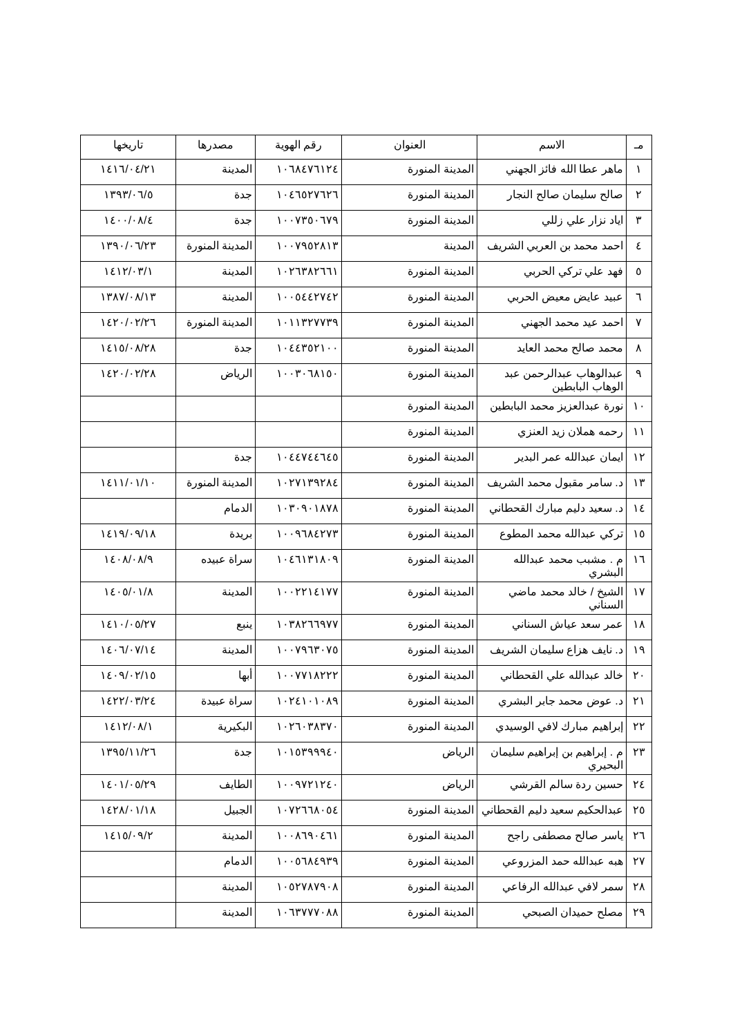| مـ | الاسم | العنوان | رقم الهوية | مصدرها | تاريخها |
| --- | --- | --- | --- | --- | --- |
| ١ | ماهر عطا الله فائز الجهني | المدينة المنورة | ١٠٦٨٤٧٦١٢٤ | المدينة | ١٤١٦/٠٤/٢١ |
| ٢ | صالح سليمان صالح النجار | المدينة المنورة | ١٠٤٦٥٢٧٦٢٦ | جدة | ١٣٩٣/٠٦/٥ |
| ٣ | اياد نزار علي زللي | المدينة المنورة | ١٠٠٧٣٥٠٦٧٩ | جدة | ١٤٠٠/٠٨/٤ |
| ٤ | احمد محمد بن العربي الشريف | المدينة | ١٠٠٧٩٥٢٨١٣ | المدينة المنورة | ١٣٩٠/٠٦/٢٣ |
| ٥ | فهد علي تركي الحربي | المدينة المنورة | ١٠٢٦٣٨٢٦٦١ | المدينة | ١٤١٢/٠٣/١ |
| ٦ | عبيد عايض معيض الحربي | المدينة المنورة | ١٠٠٥٤٤٢٧٤٢ | المدينة | ١٣٨٧/٠٨/١٣ |
| ٧ | احمد عيد محمد الجهني | المدينة المنورة | ١٠١١٣٢٧٧٣٩ | المدينة المنورة | ١٤٢٠/٠٢/٢٦ |
| ٨ | محمد صالح محمد العايد | المدينة المنورة | ١٠٤٤٣٥٢١٠٠ | جدة | ١٤١٥/٠٨/٢٨ |
| ٩ | عبدالوهاب عبدالرحمن عبد الوهاب البابطين | المدينة المنورة | ١٠٠٣٠٦٨١٥٠ | الرياض | ١٤٢٠/٠٢/٢٨ |
| ١٠ | نورة عبدالعزيز محمد البابطين | المدينة المنورة | | | |
| ١١ | رحمه هملان زيد العنزي | المدينة المنورة | | | |
| ١٢ | ايمان عبدالله عمر البدير | المدينة المنورة | ١٠٤٤٧٤٤٦٤٥ | جدة | |
| ١٣ | د. سامر مقبول محمد الشريف | المدينة المنورة | ١٠٢٧١٣٩٢٨٤ | المدينة المنورة | ١٤١١/٠١/١٠ |
| ١٤ | د. سعيد دليم مبارك القحطاني | المدينة المنورة | ١٠٣٠٩٠١٨٧٨ | الدمام | |
| ١٥ | تركي عبدالله محمد المطوع | المدينة المنورة | ١٠٠٩٦٨٤٢٧٣ | بريدة | ١٤١٩/٠٩/١٨ |
| ١٦ | م . مشبب محمد عبدالله البشري | المدينة المنورة | ١٠٤٦١٣١٨٠٩ | سراة عبيده | ١٤٠٨/٠٨/٩ |
| ١٧ | الشيخ / خالد محمد ماضي السناني | المدينة المنورة | ١٠٠٢٢١٤١٧٧ | المدينة | ١٤٠٥/٠١/٨ |
| ١٨ | عمر سعد عياش السناني | المدينة المنورة | ١٠٣٨٢٦٦٩٧٧ | ينبع | ١٤١٠/٠٥/٢٧ |
| ١٩ | د. نايف هزاع سليمان الشريف | المدينة المنورة | ١٠٠٧٩٦٣٠٧٥ | المدينة | ١٤٠٦/٠٧/١٤ |
| ٢٠ | خالد عبدالله علي القحطاني | المدينة المنورة | ١٠٠٧٧١٨٢٢٢ | أبها | ١٤٠٩/٠٢/١٥ |
| ٢١ | د. عوض محمد جابر البشري | المدينة المنورة | ١٠٢٤١٠١٠٨٩ | سراة عبيدة | ١٤٢٢/٠٣/٢٤ |
| ٢٢ | إبراهيم مبارك لافي الوسيدي | المدينة المنورة | ١٠٢٦٠٣٨٣٧٠ | البكيرية | ١٤١٢/٠٨/١ |
| ٢٣ | م . إبراهيم بن إبراهيم سليمان البحيري | الرياض | ١٠١٥٣٩٩٩٤٠ | جدة | ١٣٩٥/١١/٢٦ |
| ٢٤ | حسين ردة سالم القرشي | الرياض | ١٠٠٩٧٢١٢٤٠ | الطايف | ١٤٠١/٠٥/٢٩ |
| ٢٥ | عبدالحكيم سعيد دليم القحطاني | المدينة المنورة | ١٠٧٢٦٦٨٠٥٤ | الجبيل | ١٤٢٨/٠١/١٨ |
| ٢٦ | ياسر صالح مصطفى راجح | المدينة المنورة | ١٠٠٨٦٩٠٤٦١ | المدينة | ١٤١٥/٠٩/٢ |
| ٢٧ | هبه عبدالله حمد المزروعي | المدينة المنورة | ١٠٠٥٦٨٤٩٣٩ | الدمام | |
| ٢٨ | سمر لافي عبدالله الرفاعي | المدينة المنورة | ١٠٥٢٧٨٧٩٠٨ | المدينة | |
| ٢٩ | مصلح حميدان الصبحي | المدينة المنورة | ١٠٦٣٧٧٧٠٨٨ | المدينة | |